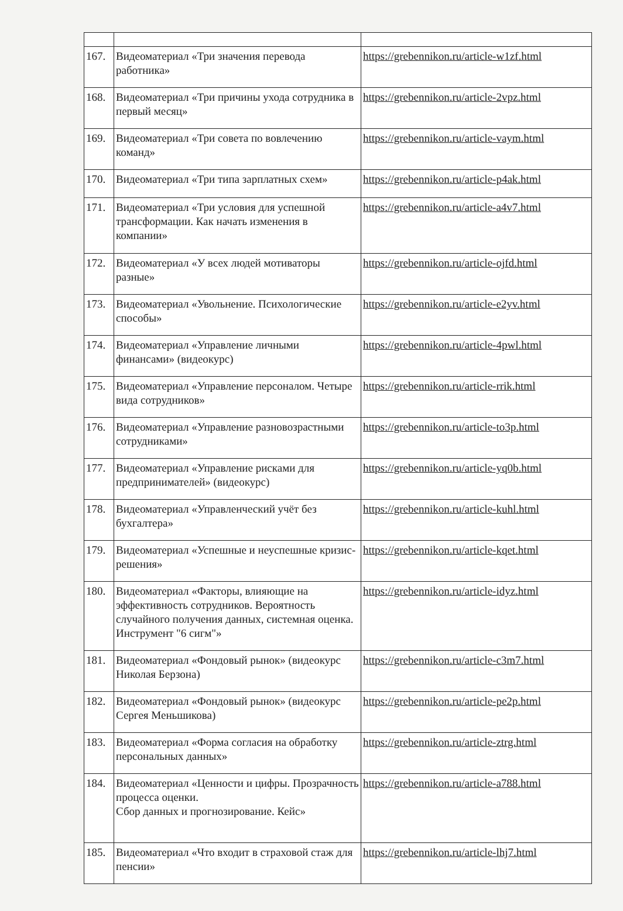| 167. | Видеоматериал «Три значения перевода работника» | https://grebennikon.ru/article-w1zf.html |
| 168. | Видеоматериал «Три причины ухода сотрудника в первый месяц» | https://grebennikon.ru/article-2vpz.html |
| 169. | Видеоматериал «Три совета по вовлечению команд» | https://grebennikon.ru/article-vaym.html |
| 170. | Видеоматериал «Три типа зарплатных схем» | https://grebennikon.ru/article-p4ak.html |
| 171. | Видеоматериал «Три условия для успешной трансформации. Как начать изменения в компании» | https://grebennikon.ru/article-a4v7.html |
| 172. | Видеоматериал «У всех людей мотиваторы разные» | https://grebennikon.ru/article-ojfd.html |
| 173. | Видеоматериал «Увольнение. Психологические способы» | https://grebennikon.ru/article-e2yv.html |
| 174. | Видеоматериал «Управление личными финансами» (видеокурс) | https://grebennikon.ru/article-4pwl.html |
| 175. | Видеоматериал «Управление персоналом. Четыре вида сотрудников» | https://grebennikon.ru/article-rrik.html |
| 176. | Видеоматериал «Управление разновозрастными сотрудниками» | https://grebennikon.ru/article-to3p.html |
| 177. | Видеоматериал «Управление рисками для предпринимателей» (видеокурс) | https://grebennikon.ru/article-yq0b.html |
| 178. | Видеоматериал «Управленческий учёт без бухгалтера» | https://grebennikon.ru/article-kuhl.html |
| 179. | Видеоматериал «Успешные и неуспешные кризис-решения» | https://grebennikon.ru/article-kqet.html |
| 180. | Видеоматериал «Факторы, влияющие на эффективность сотрудников. Вероятность случайного получения данных, системная оценка. Инструмент "6 сигм"» | https://grebennikon.ru/article-idyz.html |
| 181. | Видеоматериал «Фондовый рынок» (видеокурс Николая Берзона) | https://grebennikon.ru/article-c3m7.html |
| 182. | Видеоматериал «Фондовый рынок» (видеокурс Сергея Меньшикова) | https://grebennikon.ru/article-pe2p.html |
| 183. | Видеоматериал «Форма согласия на обработку персональных данных» | https://grebennikon.ru/article-ztrg.html |
| 184. | Видеоматериал «Ценности и цифры. Прозрачность процесса оценки. Сбор данных и прогнозирование. Кейс» | https://grebennikon.ru/article-a788.html |
| 185. | Видеоматериал «Что входит в страховой стаж для пенсии» | https://grebennikon.ru/article-lhj7.html |